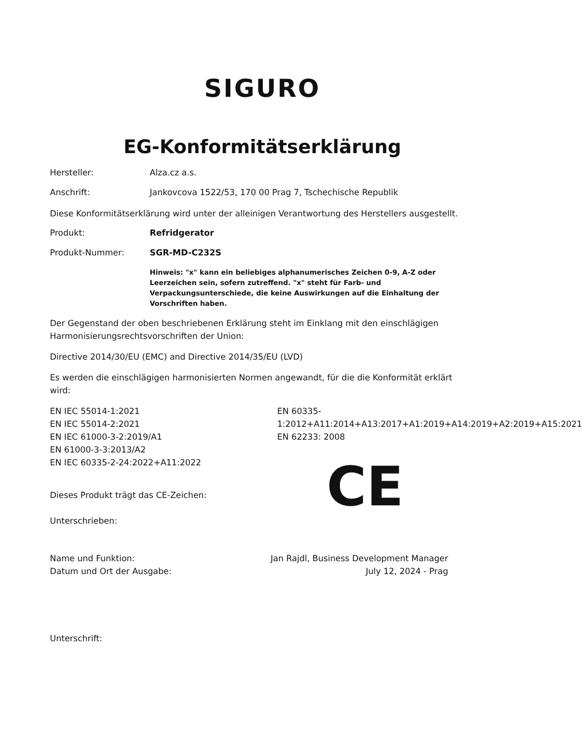SIGURO
EG-Konformitätserklärung
Hersteller: Alza.cz a.s.
Anschrift: Jankovcova 1522/53, 170 00 Prag 7, Tschechische Republik
Diese Konformitätserklärung wird unter der alleinigen Verantwortung des Herstellers ausgestellt.
Produkt: Refridgerator
Produkt-Nummer: SGR-MD-C232S
Hinweis: "x" kann ein beliebiges alphanumerisches Zeichen 0-9, A-Z oder Leerzeichen sein, sofern zutreffend. "x" steht für Farb- und Verpackungsunterschiede, die keine Auswirkungen auf die Einhaltung der Vorschriften haben.
Der Gegenstand der oben beschriebenen Erklärung steht im Einklang mit den einschlägigen Harmonisierungsrechtsvorschriften der Union:
Directive 2014/30/EU (EMC) and Directive 2014/35/EU (LVD)
Es werden die einschlägigen harmonisierten Normen angewandt, für die die Konformität erklärt wird:
EN IEC 55014-1:2021
EN IEC 55014-2:2021
EN IEC 61000-3-2:2019/A1
EN 61000-3-3:2013/A2
EN IEC 60335-2-24:2022+A11:2022
EN 60335-
1:2012+A11:2014+A13:2017+A1:2019+A14:2019+A2:2019+A15:2021
EN 62233: 2008
Dieses Produkt trägt das CE-Zeichen:
CE
Unterschrieben:
Name und Funktion: Jan Rajdl, Business Development Manager
Datum und Ort der Ausgabe: July 12, 2024 - Prag
Unterschrift: